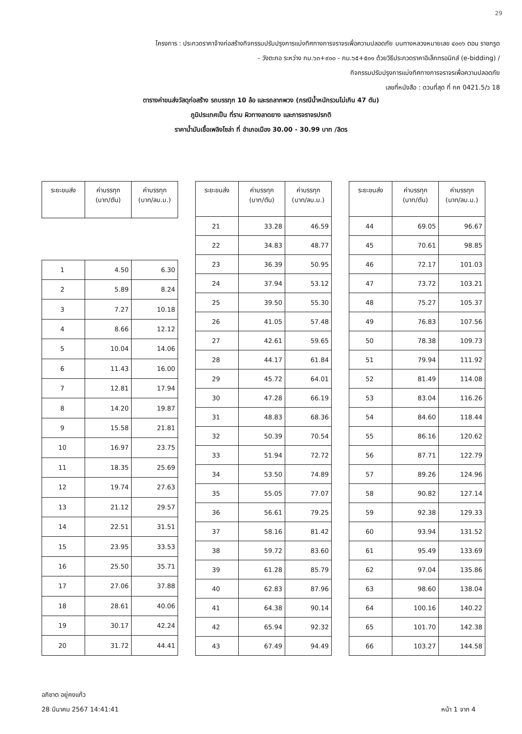29
โครงการ : ประกวดราคาจ้างก่อสร้างกิจกรรมปรับปรุงการแบ่งทิศทางการจราจรเพื่อความปลอดภัย บนทางหลวงหมายเลข ๔๐๐๖ ตอน ราชกรูด
- วังตะกอ ระหว่าง กม.๖๓+๙๐๐ - กม.๖๕+๕๐๑ ด้วยวิธีประกวดราคาอิเล็กทรอนิกส์ (e-bidding) /
กิจกรรมปรับปรุงการแบ่งทิศทางการจราจรเพื่อความปลอดภัย
เลขที่หนังสือ : ดวนที่สุด ที่ กค 0421.5/ว 18
ตารางค่าขนส่งวัสดุก่อสร้าง รถบรรทุก 10 ล้อ และรถลากพวง (กรณีน้ำหนักรวมไม่เกิน 47 ตัน)
ภูมิประเทศเป็น ที่ราบ ผิวทางลาดยาง และการจราจรปรกติ
ราคาน้ำมันเชื้อเพลิงโซล่า ที่ อำเภอเมือง 30.00 - 30.99 บาท /ลิตร
| ระยะขนส่ง | ค่าบรรทุก (บาท/ตัน) | ค่าบรรทุก (บาท/ลบ.ม.) |
| --- | --- | --- |
| 1 | 4.50 | 6.30 |
| 2 | 5.89 | 8.24 |
| 3 | 7.27 | 10.18 |
| 4 | 8.66 | 12.12 |
| 5 | 10.04 | 14.06 |
| 6 | 11.43 | 16.00 |
| 7 | 12.81 | 17.94 |
| 8 | 14.20 | 19.87 |
| 9 | 15.58 | 21.81 |
| 10 | 16.97 | 23.75 |
| 11 | 18.35 | 25.69 |
| 12 | 19.74 | 27.63 |
| 13 | 21.12 | 29.57 |
| 14 | 22.51 | 31.51 |
| 15 | 23.95 | 33.53 |
| 16 | 25.50 | 35.71 |
| 17 | 27.06 | 37.88 |
| 18 | 28.61 | 40.06 |
| 19 | 30.17 | 42.24 |
| 20 | 31.72 | 44.41 |
| ระยะขนส่ง | ค่าบรรทุก (บาท/ตัน) | ค่าบรรทุก (บาท/ลบ.ม.) |
| --- | --- | --- |
| 21 | 33.28 | 46.59 |
| 22 | 34.83 | 48.77 |
| 23 | 36.39 | 50.95 |
| 24 | 37.94 | 53.12 |
| 25 | 39.50 | 55.30 |
| 26 | 41.05 | 57.48 |
| 27 | 42.61 | 59.65 |
| 28 | 44.17 | 61.84 |
| 29 | 45.72 | 64.01 |
| 30 | 47.28 | 66.19 |
| 31 | 48.83 | 68.36 |
| 32 | 50.39 | 70.54 |
| 33 | 51.94 | 72.72 |
| 34 | 53.50 | 74.89 |
| 35 | 55.05 | 77.07 |
| 36 | 56.61 | 79.25 |
| 37 | 58.16 | 81.42 |
| 38 | 59.72 | 83.60 |
| 39 | 61.28 | 85.79 |
| 40 | 62.83 | 87.96 |
| 41 | 64.38 | 90.14 |
| 42 | 65.94 | 92.32 |
| 43 | 67.49 | 94.49 |
| ระยะขนส่ง | ค่าบรรทุก (บาท/ตัน) | ค่าบรรทุก (บาท/ลบ.ม.) |
| --- | --- | --- |
| 44 | 69.05 | 96.67 |
| 45 | 70.61 | 98.85 |
| 46 | 72.17 | 101.03 |
| 47 | 73.72 | 103.21 |
| 48 | 75.27 | 105.37 |
| 49 | 76.83 | 107.56 |
| 50 | 78.38 | 109.73 |
| 51 | 79.94 | 111.92 |
| 52 | 81.49 | 114.08 |
| 53 | 83.04 | 116.26 |
| 54 | 84.60 | 118.44 |
| 55 | 86.16 | 120.62 |
| 56 | 87.71 | 122.79 |
| 57 | 89.26 | 124.96 |
| 58 | 90.82 | 127.14 |
| 59 | 92.38 | 129.33 |
| 60 | 93.94 | 131.52 |
| 61 | 95.49 | 133.69 |
| 62 | 97.04 | 135.86 |
| 63 | 98.60 | 138.04 |
| 64 | 100.16 | 140.22 |
| 65 | 101.70 | 142.38 |
| 66 | 103.27 | 144.58 |
อภิชาต อยู่คงแก้ว
28 มีนาคม 2567 14:41:41 หน้า 1 จาก 4